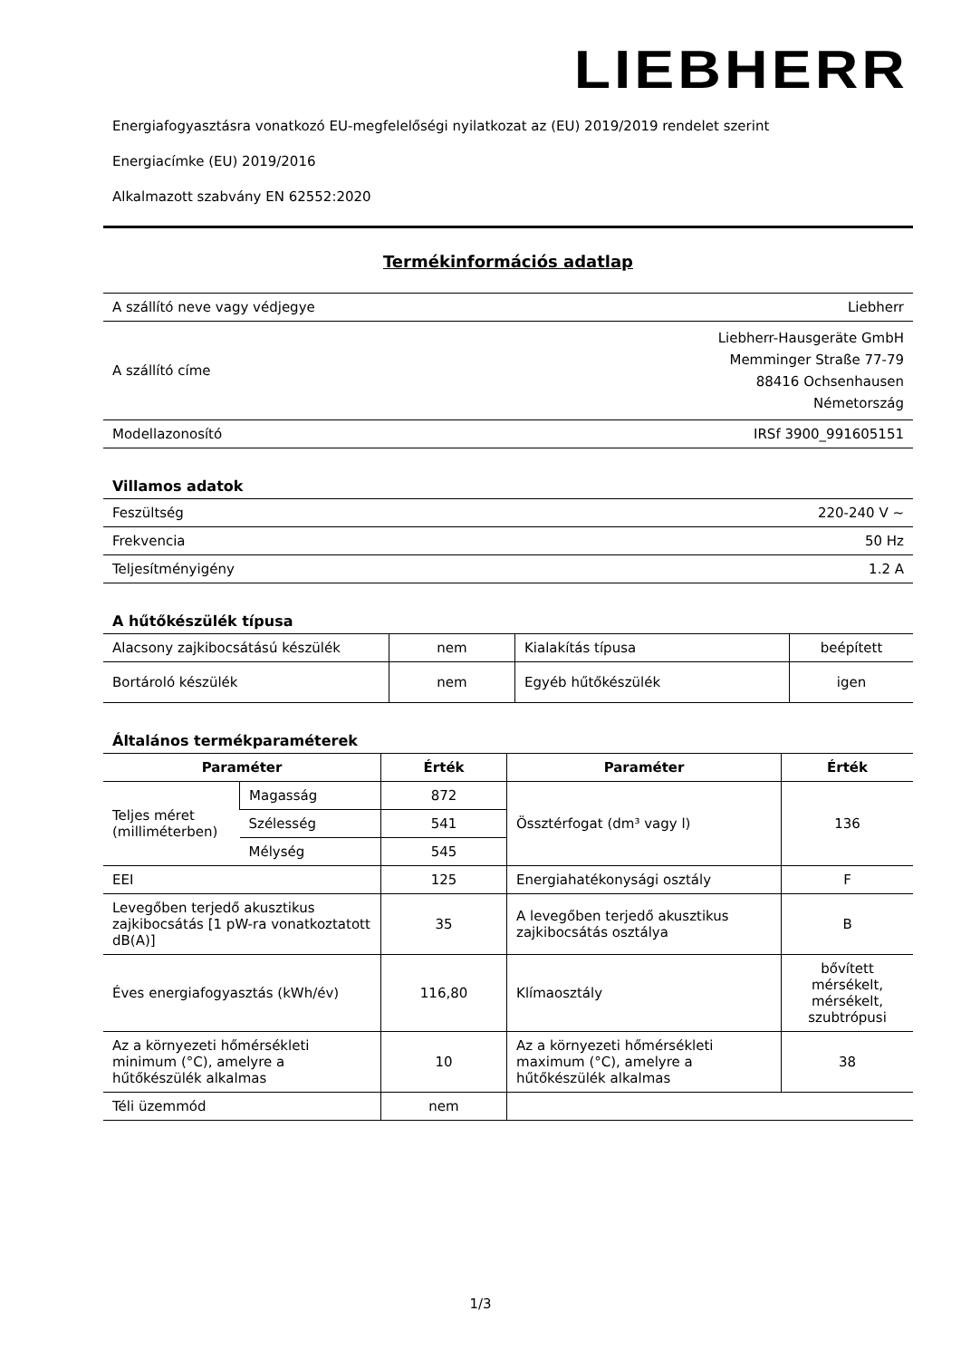LIEBHERR
Energiafogyasztásra vonatkozó EU-megfelelőségi nyilatkozat az (EU) 2019/2019 rendelet szerint
Energiacímke (EU) 2019/2016
Alkalmazott szabvány EN 62552:2020
Termékinformációs adatlap
| A szállító neve vagy védjegye | Liebherr |
| A szállító címe | Liebherr-Hausgeräte GmbH Memminger Straße 77-79 88416 Ochsenhausen Németország |
| Modellazonosító | IRSf 3900_991605151 |
Villamos adatok
| Feszültség | 220-240 V ~ |
| Frekvencia | 50 Hz |
| Teljesítményigény | 1.2 A |
A hűtőkészülék típusa
| Alacsony zajkibocsátású készülék | nem | Kialakítás típusa | beépített |
| Bortároló készülék | nem | Egyéb hűtőkészülék | igen |
Általános termékparaméterek
| Paraméter | | Érték | Paraméter | Érték |
| --- | --- | --- | --- | --- |
| Teljes méret (milliméterben) | Magasság | 872 | Össztérfogat (dm³ vagy l) | 136 |
| | Szélesség | 541 | | |
| | Mélység | 545 | | |
| EEI | | 125 | Energiahatékonysági osztály | F |
| Levegőben terjedő akusztikus zajkibocsátás [1 pW-ra vonatkoztatott dB(A)] | | 35 | A levegőben terjedő akusztikus zajkibocsátás osztálya | B |
| Éves energiafogyasztás (kWh/év) | | 116,80 | Klímaosztály | bővített mérsékelt, mérsékelt, szubtrópusi |
| Az a környezeti hőmérsékleti minimum (°C), amelyre a hűtőkészülék alkalmas | | 10 | Az a környezeti hőmérsékleti maximum (°C), amelyre a hűtőkészülék alkalmas | 38 |
| Téli üzemmód | | nem | | |
1/3